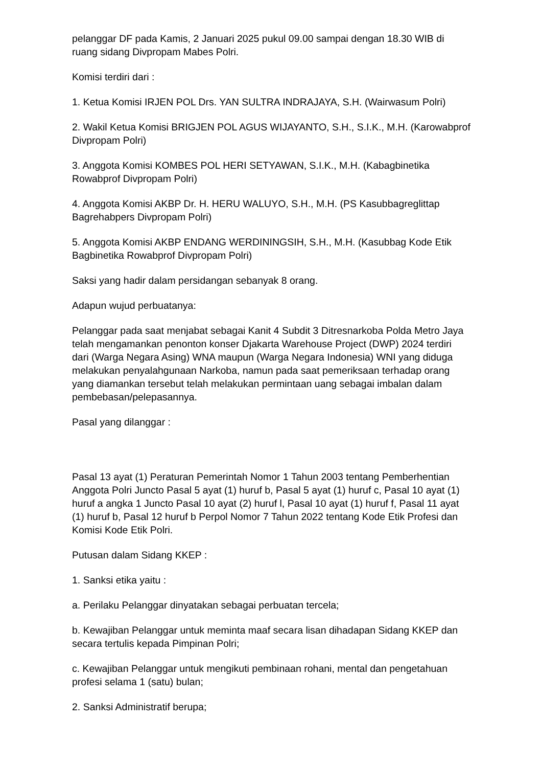pelanggar DF pada Kamis, 2 Januari 2025 pukul 09.00 sampai dengan 18.30 WIB di ruang sidang Divpropam Mabes Polri.
Komisi terdiri dari :
1. Ketua Komisi IRJEN POL Drs. YAN SULTRA INDRAJAYA, S.H. (Wairwasum Polri)
2. Wakil Ketua Komisi BRIGJEN POL AGUS WIJAYANTO, S.H., S.I.K., M.H. (Karowabprof Divpropam Polri)
3. Anggota Komisi KOMBES POL HERI SETYAWAN, S.I.K., M.H. (Kabagbinetika Rowabprof Divpropam Polri)
4. Anggota Komisi AKBP Dr. H. HERU WALUYO, S.H., M.H. (PS Kasubbagreglittap Bagrehabpers Divpropam Polri)
5. Anggota Komisi AKBP ENDANG WERDININGSIH, S.H., M.H. (Kasubbag Kode Etik Bagbinetika Rowabprof Divpropam Polri)
Saksi yang hadir dalam persidangan sebanyak 8 orang.
Adapun wujud perbuatanya:
Pelanggar pada saat menjabat sebagai Kanit 4 Subdit 3 Ditresnarkoba Polda Metro Jaya telah mengamankan penonton konser Djakarta Warehouse Project (DWP) 2024 terdiri dari (Warga Negara Asing) WNA maupun (Warga Negara Indonesia) WNI yang diduga melakukan penyalahgunaan Narkoba, namun pada saat pemeriksaan terhadap orang yang diamankan tersebut telah melakukan permintaan uang sebagai imbalan dalam pembebasan/pelepasannya.
Pasal yang dilanggar :
Pasal 13 ayat (1) Peraturan Pemerintah Nomor 1 Tahun 2003 tentang Pemberhentian Anggota Polri Juncto Pasal 5 ayat (1) huruf b, Pasal 5 ayat (1) huruf c, Pasal 10 ayat (1) huruf a angka 1 Juncto Pasal 10 ayat (2) huruf l, Pasal 10 ayat (1) huruf f, Pasal 11 ayat (1) huruf b, Pasal 12 huruf b Perpol Nomor 7 Tahun 2022 tentang Kode Etik Profesi dan Komisi Kode Etik Polri.
Putusan dalam Sidang KKEP :
1. Sanksi etika yaitu :
a. Perilaku Pelanggar dinyatakan sebagai perbuatan tercela;
b. Kewajiban Pelanggar untuk meminta maaf secara lisan dihadapan Sidang KKEP dan secara tertulis kepada Pimpinan Polri;
c. Kewajiban Pelanggar untuk mengikuti pembinaan rohani, mental dan pengetahuan profesi selama 1 (satu) bulan;
2. Sanksi Administratif berupa;